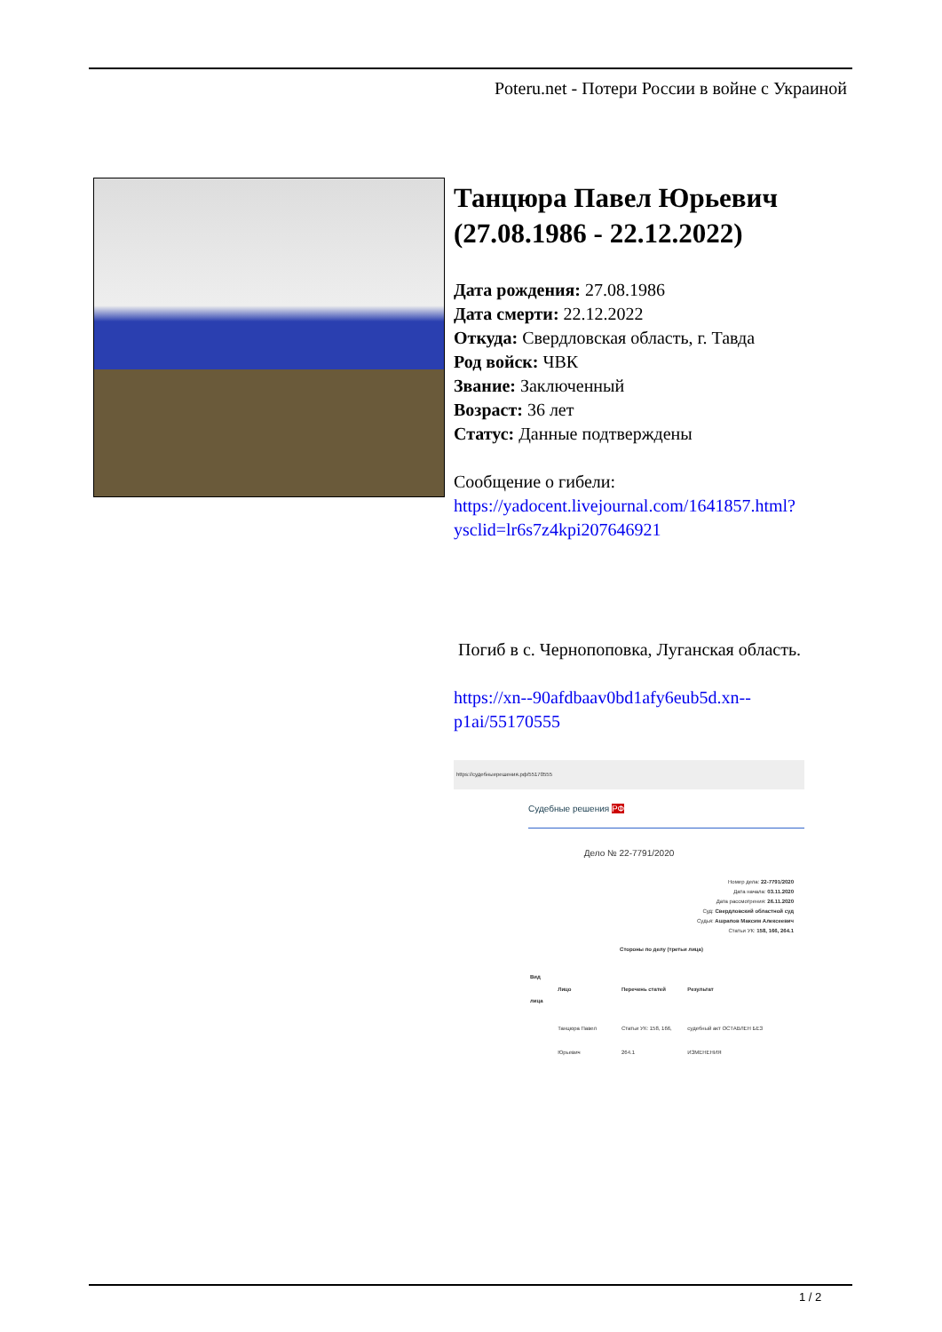Poteru.net - Потери России в войне с Украиной
Танцюра Павел Юрьевич (27.08.1986 - 22.12.2022)
Дата рождения: 27.08.1986
Дата смерти: 22.12.2022
Откуда: Свердловская область, г. Тавда
Род войск: ЧВК
Звание: Заключенный
Возраст: 36 лет
Статус: Данные подтверждены
Сообщение о гибели:
https://yadocent.livejournal.com/1641857.html?ysclid=lr6s7z4kpi207646921
Погиб в с. Чернопоповка, Луганская область.
https://xn--90afdbaav0bd1afy6eub5d.xn--p1ai/55170555
https://судебныерешения.рф/55170555
Судебные решения РФ
Дело № 22-7791/2020
Номер дела: 22-7791/2020
Дата начала: 03.11.2020
Дата рассмотрения: 26.11.2020
Суд: Свердловский областной суд
Судья: Ашрапов Максим Алексеевич
Статьи УК: 158, 166, 264.1
| Стороны по делу (третьи лица) | | | |
| --- | --- | --- | --- |
| Вид лица | Лицо | Перечень статей | Результат |
| | Танцюра Павел Юрьевич | Статьи УК: 158, 166, 264.1 | судебный акт ОСТАВЛЕН БЕЗ ИЗМЕНЕНИЯ |
1 / 2